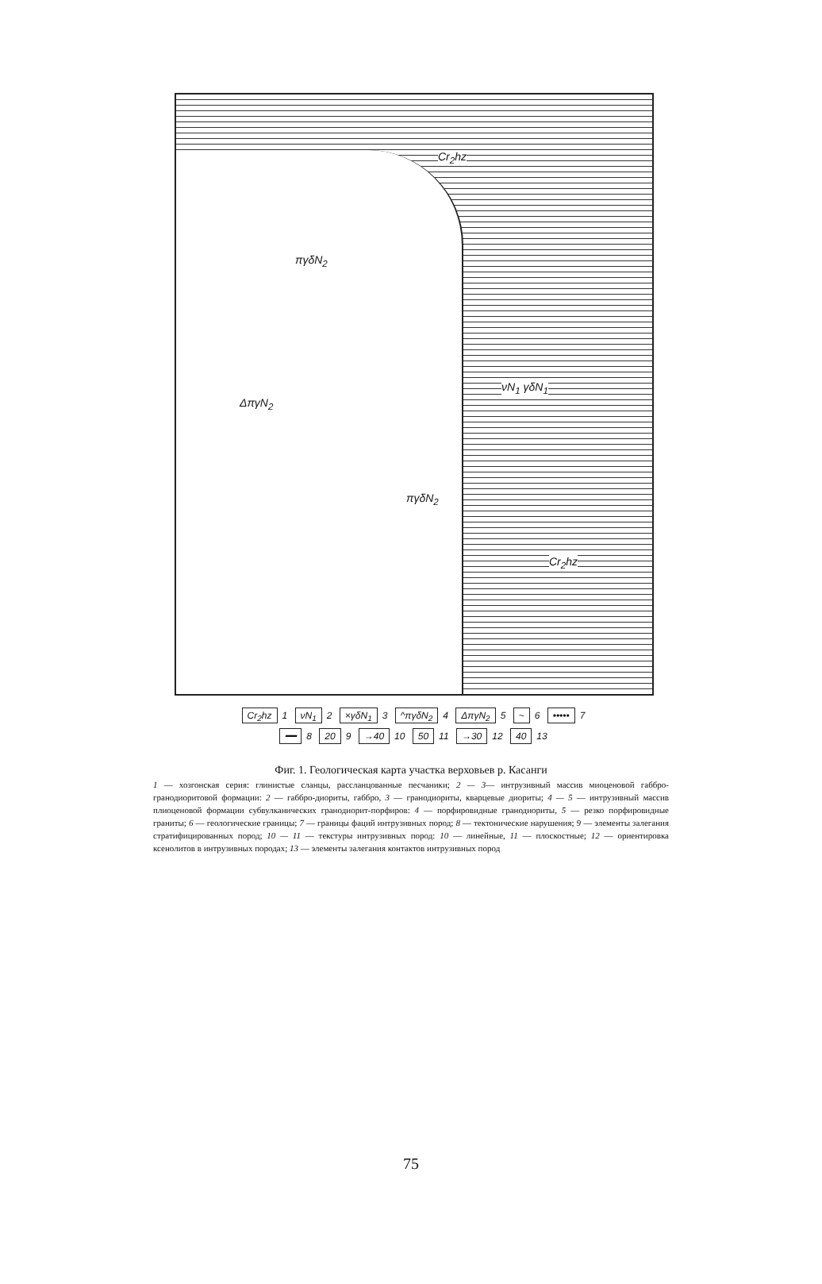Cr<sub>2</sub>hz
πγδN<sub>2</sub>
ΔπγN<sub>2</sub>
πγδN<sub>2</sub>
νN<sub>1</sub> γδN<sub>1</sub>
Cr<sub>2</sub>hz
Cr<sub>2</sub>hz 1 νN<sub>1</sub> 2 ×γδN<sub>1</sub> 3 ^πγδN<sub>2</sub> 4 ΔπγN<sub>2</sub> 5 ~ 6 ••••• 7
━━ 8 20 9 →40 10 50 11 →30 12 40 13
Фиг. 1. Геологическая карта участка верховьев р. Касанги
1 — хозгонская серия: глинистые сланцы, рассланцованные песчаники; 2 — 3— интрузивный массив миоценовой габбро-гранодиоритовой формации: 2 — габбро-диориты, габбро, 3 — гранодиориты, кварцевые диориты; 4 — 5 — интрузивный массив плиоценовой формации субвулканических гранодиорит-порфиров: 4 — порфировидные гранодиориты, 5 — резко порфировидные граниты; 6 — геологические границы; 7 — границы фаций интрузивных пород; 8 — тектонические нарушения; 9 — элементы залегания стратифицированных пород; 10 — 11 — текстуры интрузивных пород: 10 — линейные, 11 — плоскостные; 12 — ориентировка ксенолитов в интрузивных породах; 13 — элементы залегания контактов интрузивных пород
75